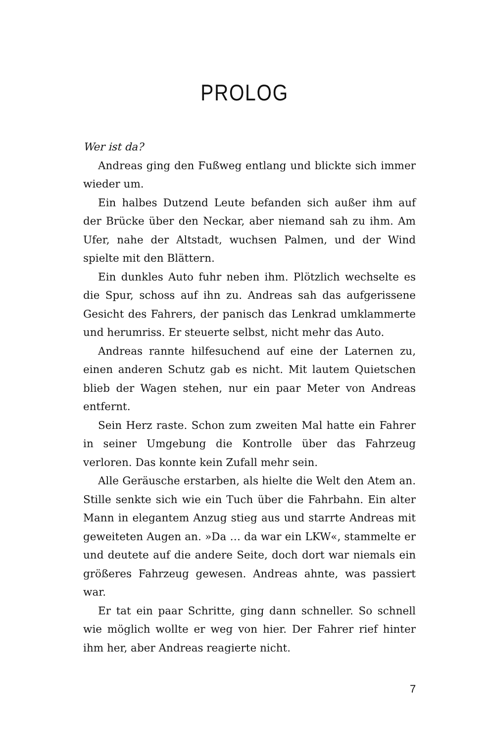PROLOG
Wer ist da?
Andreas ging den Fußweg entlang und blickte sich immer wieder um.
Ein halbes Dutzend Leute befanden sich außer ihm auf der Brücke über den Neckar, aber niemand sah zu ihm. Am Ufer, nahe der Altstadt, wuchsen Palmen, und der Wind spielte mit den Blättern.
Ein dunkles Auto fuhr neben ihm. Plötzlich wechselte es die Spur, schoss auf ihn zu. Andreas sah das aufgerissene Gesicht des Fahrers, der panisch das Lenkrad umklammerte und herumriss. Er steuerte selbst, nicht mehr das Auto.
Andreas rannte hilfesuchend auf eine der Laternen zu, einen anderen Schutz gab es nicht. Mit lautem Quietschen blieb der Wagen stehen, nur ein paar Meter von Andreas entfernt.
Sein Herz raste. Schon zum zweiten Mal hatte ein Fahrer in seiner Umgebung die Kontrolle über das Fahrzeug verloren. Das konnte kein Zufall mehr sein.
Alle Geräusche erstarben, als hielte die Welt den Atem an. Stille senkte sich wie ein Tuch über die Fahrbahn. Ein alter Mann in elegantem Anzug stieg aus und starrte Andreas mit geweiteten Augen an. »Da … da war ein LKW«, stammelte er und deutete auf die andere Seite, doch dort war niemals ein größeres Fahrzeug gewesen. Andreas ahnte, was passiert war.
Er tat ein paar Schritte, ging dann schneller. So schnell wie möglich wollte er weg von hier. Der Fahrer rief hinter ihm her, aber Andreas reagierte nicht.
7